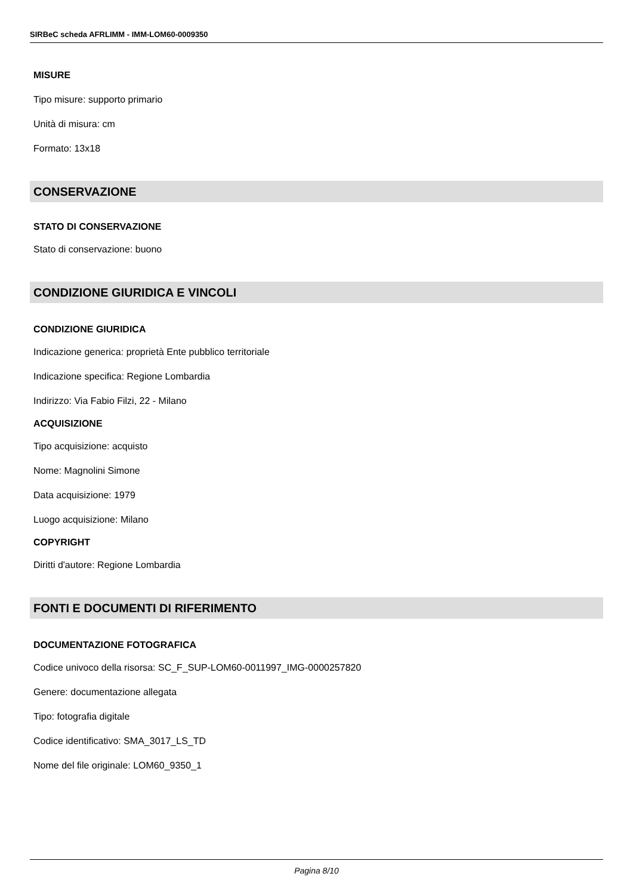SIRBeC scheda AFRLIMM - IMM-LOM60-0009350
MISURE
Tipo misure: supporto primario
Unità di misura: cm
Formato: 13x18
CONSERVAZIONE
STATO DI CONSERVAZIONE
Stato di conservazione: buono
CONDIZIONE GIURIDICA E VINCOLI
CONDIZIONE GIURIDICA
Indicazione generica: proprietà Ente pubblico territoriale
Indicazione specifica: Regione Lombardia
Indirizzo: Via Fabio Filzi, 22 - Milano
ACQUISIZIONE
Tipo acquisizione: acquisto
Nome: Magnolini Simone
Data acquisizione: 1979
Luogo acquisizione: Milano
COPYRIGHT
Diritti d'autore: Regione Lombardia
FONTI E DOCUMENTI DI RIFERIMENTO
DOCUMENTAZIONE FOTOGRAFICA
Codice univoco della risorsa: SC_F_SUP-LOM60-0011997_IMG-0000257820
Genere: documentazione allegata
Tipo: fotografia digitale
Codice identificativo: SMA_3017_LS_TD
Nome del file originale: LOM60_9350_1
Pagina 8/10